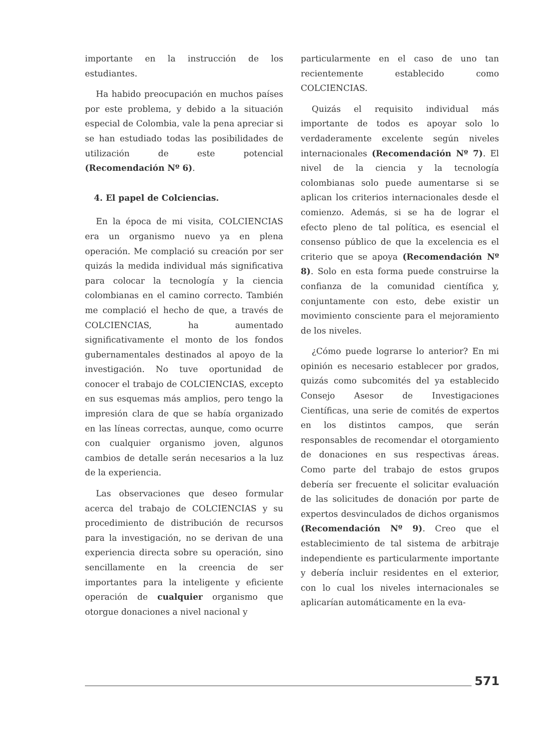importante en la instrucción de los estudiantes.
Ha habido preocupación en muchos países por este problema, y debido a la situación especial de Colombia, vale la pena apreciar si se han estudiado todas las posibilidades de utilización de este potencial (Recomendación Nº 6).
4. El papel de Colciencias.
En la época de mi visita, COLCIENCIAS era un organismo nuevo ya en plena operación. Me complació su creación por ser quizás la medida individual más significativa para colocar la tecnología y la ciencia colombianas en el camino correcto. También me complació el hecho de que, a través de COLCIENCIAS, ha aumentado significativamente el monto de los fondos gubernamentales destinados al apoyo de la investigación. No tuve oportunidad de conocer el trabajo de COLCIENCIAS, excepto en sus esquemas más amplios, pero tengo la impresión clara de que se había organizado en las líneas correctas, aunque, como ocurre con cualquier organismo joven, algunos cambios de detalle serán necesarios a la luz de la experiencia.
Las observaciones que deseo formular acerca del trabajo de COLCIENCIAS y su procedimiento de distribución de recursos para la investigación, no se derivan de una experiencia directa sobre su operación, sino sencillamente en la creencia de ser importantes para la inteligente y eficiente operación de cualquier organismo que otorgue donaciones a nivel nacional y
particularmente en el caso de uno tan recientemente establecido como COLCIENCIAS.
Quizás el requisito individual más importante de todos es apoyar solo lo verdaderamente excelente según niveles internacionales (Recomendación Nº 7). El nivel de la ciencia y la tecnología colombianas solo puede aumentarse si se aplican los criterios internacionales desde el comienzo. Además, si se ha de lograr el efecto pleno de tal política, es esencial el consenso público de que la excelencia es el criterio que se apoya (Recomendación Nº 8). Solo en esta forma puede construirse la confianza de la comunidad científica y, conjuntamente con esto, debe existir un movimiento consciente para el mejoramiento de los niveles.
¿Cómo puede lograrse lo anterior? En mi opinión es necesario establecer por grados, quizás como subcomités del ya establecido Consejo Asesor de Investigaciones Científicas, una serie de comités de expertos en los distintos campos, que serán responsables de recomendar el otorgamiento de donaciones en sus respectivas áreas. Como parte del trabajo de estos grupos debería ser frecuente el solicitar evaluación de las solicitudes de donación por parte de expertos desvinculados de dichos organismos (Recomendación Nº 9). Creo que el establecimiento de tal sistema de arbitraje independiente es particularmente importante y debería incluir residentes en el exterior, con lo cual los niveles internacionales se aplicarían automáticamente en la eva-
571